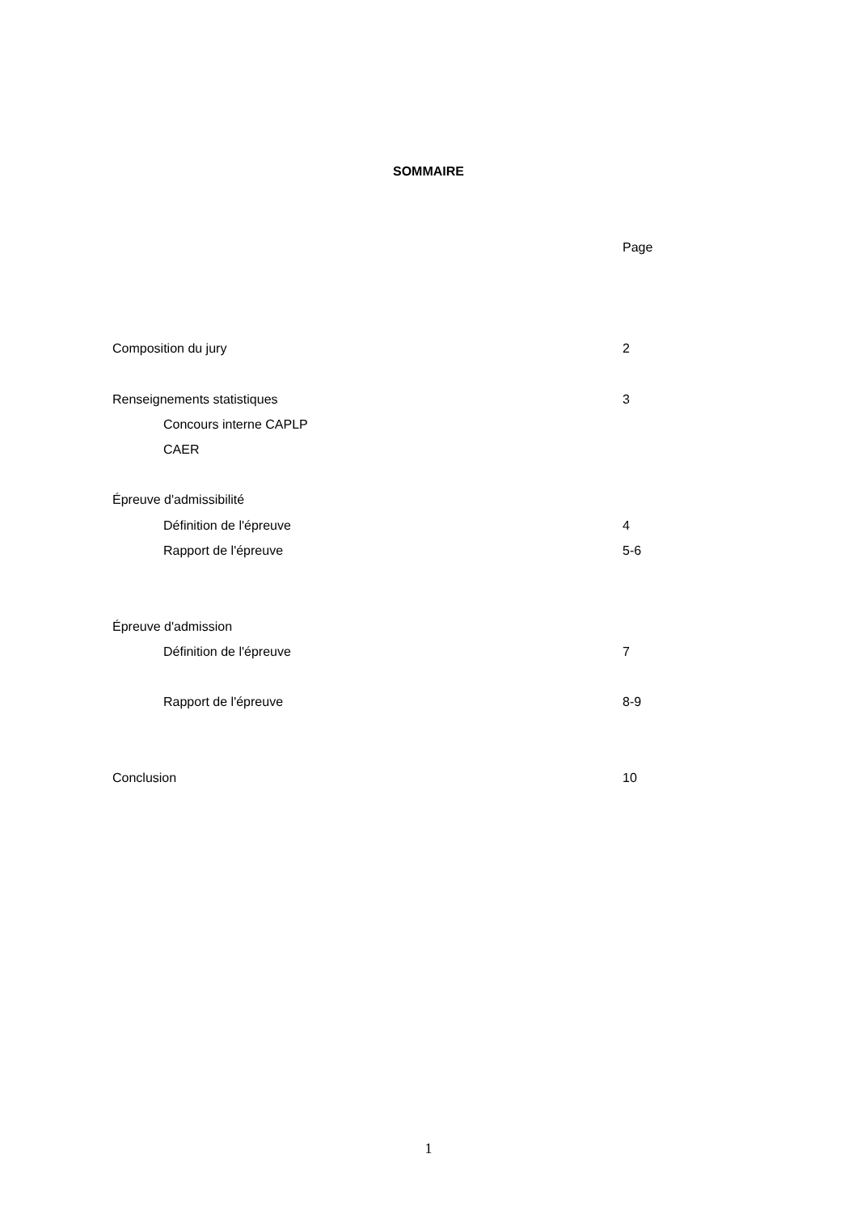SOMMAIRE
Page
Composition du jury 2
Renseignements statistiques 3
Concours interne CAPLP
CAER
Épreuve d'admissibilité
Définition de l'épreuve 4
Rapport de l'épreuve 5-6
Épreuve d'admission
Définition de l'épreuve 7
Rapport de l'épreuve 8-9
Conclusion 10
1